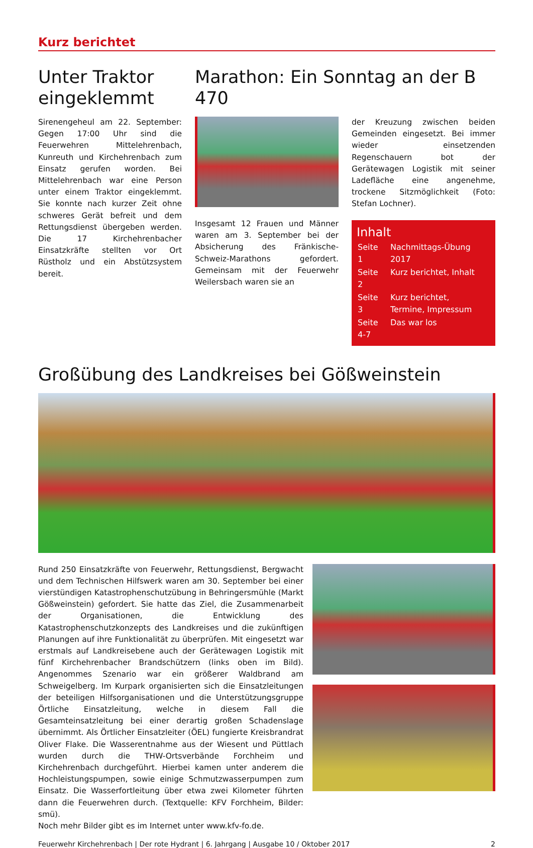Kurz berichtet
Unter Traktor eingeklemmt
Sirenengeheul am 22. September: Gegen 17:00 Uhr sind die Feuerwehren Mittelehrenbach, Kunreuth und Kirchehrenbach zum Einsatz gerufen worden. Bei Mittelehrenbach war eine Person unter einem Traktor eingeklemmt. Sie konnte nach kurzer Zeit ohne schweres Gerät befreit und dem Rettungsdienst übergeben werden. Die 17 Kirchehrenbacher Einsatzkräfte stellten vor Ort Rüstholz und ein Abstützsystem bereit.
Marathon: Ein Sonntag an der B 470
Insgesamt 12 Frauen und Männer waren am 3. September bei der Absicherung des Fränkische-Schweiz-Marathons gefordert. Gemeinsam mit der Feuerwehr Weilersbach waren sie an
der Kreuzung zwischen beiden Gemeinden eingesetzt. Bei immer wieder einsetzenden Regenschauern bot der Gerätewagen Logistik mit seiner Ladefläche eine angenehme, trockene Sitzmöglichkeit (Foto: Stefan Lochner).
Inhalt
| Seite 1 | Nachmittags-Übung 2017 |
| Seite 2 | Kurz berichtet, Inhalt |
| Seite 3 | Kurz berichtet, Termine, Impressum |
| Seite 4-7 | Das war los |
Großübung des Landkreises bei Gößweinstein
Rund 250 Einsatzkräfte von Feuerwehr, Rettungsdienst, Bergwacht und dem Technischen Hilfswerk waren am 30. September bei einer vierstündigen Katastrophenschutzübung in Behringersmühle (Markt Gößweinstein) gefordert. Sie hatte das Ziel, die Zusammenarbeit der Organisationen, die Entwicklung des Katastrophenschutzkonzepts des Landkreises und die zukünftigen Planungen auf ihre Funktionalität zu überprüfen. Mit eingesetzt war erstmals auf Landkreisebene auch der Gerätewagen Logistik mit fünf Kirchehrenbacher Brandschützern (links oben im Bild). Angenommes Szenario war ein größerer Waldbrand am Schweigelberg. Im Kurpark organisierten sich die Einsatzleitungen der beteiligen Hilfsorganisationen und die Unterstützungsgruppe Örtliche Einsatzleitung, welche in diesem Fall die Gesamteinsatzleitung bei einer derartig großen Schadenslage übernimmt. Als Örtlicher Einsatzleiter (ÖEL) fungierte Kreisbrandrat Oliver Flake. Die Wasserentnahme aus der Wiesent und Püttlach wurden durch die THW-Ortsverbände Forchheim und Kirchehrenbach durchgeführt. Hierbei kamen unter anderem die Hochleistungspumpen, sowie einige Schmutzwasserpumpen zum Einsatz. Die Wasserfortleitung über etwa zwei Kilometer führten dann die Feuerwehren durch. (Textquelle: KFV Forchheim, Bilder: smü).
Noch mehr Bilder gibt es im Internet unter www.kfv-fo.de.
Feuerwehr Kirchehrenbach | Der rote Hydrant | 6. Jahrgang | Ausgabe 10 / Oktober 2017 2